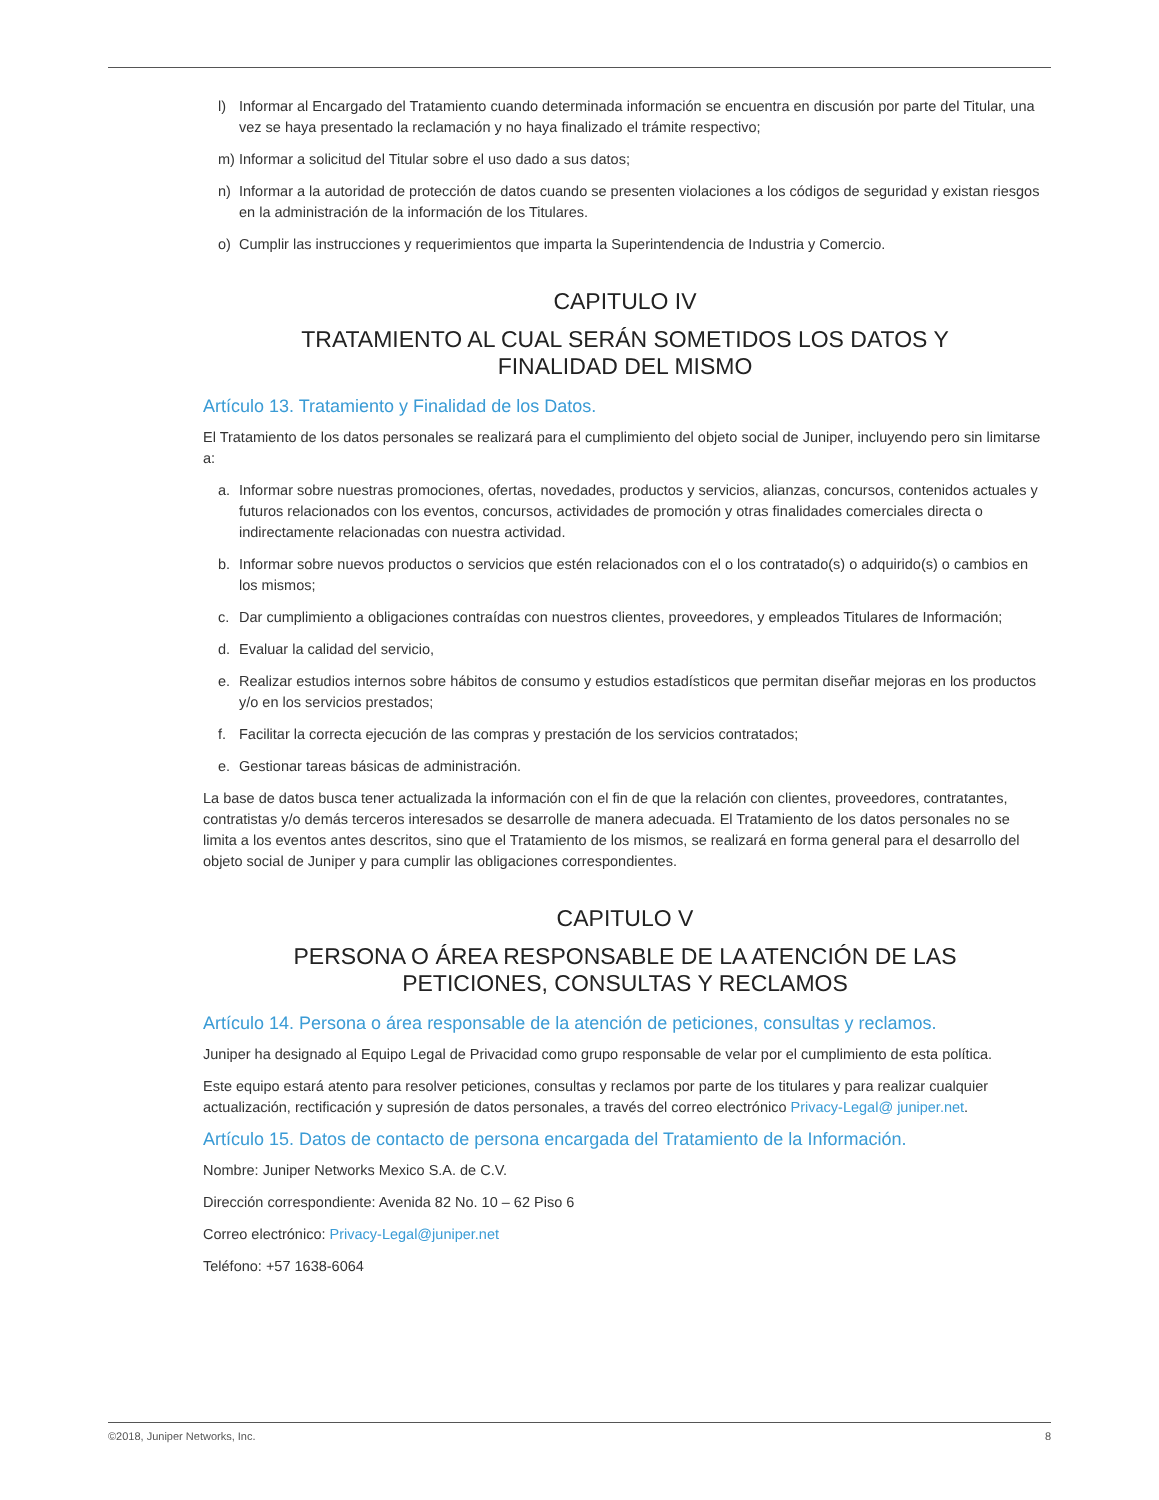l) Informar al Encargado del Tratamiento cuando determinada información se encuentra en discusión por parte del Titular, una vez se haya presentado la reclamación y no haya finalizado el trámite respectivo;
m) Informar a solicitud del Titular sobre el uso dado a sus datos;
n) Informar a la autoridad de protección de datos cuando se presenten violaciones a los códigos de seguridad y existan riesgos en la administración de la información de los Titulares.
o) Cumplir las instrucciones y requerimientos que imparta la Superintendencia de Industria y Comercio.
CAPITULO IV
TRATAMIENTO AL CUAL SERÁN SOMETIDOS LOS DATOS Y
FINALIDAD DEL MISMO
Artículo 13. Tratamiento y Finalidad de los Datos.
El Tratamiento de los datos personales se realizará para el cumplimiento del objeto social de Juniper, incluyendo pero sin limitarse a:
a. Informar sobre nuestras promociones, ofertas, novedades, productos y servicios, alianzas, concursos, contenidos actuales y futuros relacionados con los eventos, concursos, actividades de promoción y otras finalidades comerciales directa o indirectamente relacionadas con nuestra actividad.
b. Informar sobre nuevos productos o servicios que estén relacionados con el o los contratado(s) o adquirido(s) o cambios en los mismos;
c. Dar cumplimiento a obligaciones contraídas con nuestros clientes, proveedores, y empleados Titulares de Información;
d. Evaluar la calidad del servicio,
e. Realizar estudios internos sobre hábitos de consumo y estudios estadísticos que permitan diseñar mejoras en los productos y/o en los servicios prestados;
f. Facilitar la correcta ejecución de las compras y prestación de los servicios contratados;
e. Gestionar tareas básicas de administración.
La base de datos busca tener actualizada la información con el fin de que la relación con clientes, proveedores, contratantes, contratistas y/o demás terceros interesados se desarrolle de manera adecuada. El Tratamiento de los datos personales no se limita a los eventos antes descritos, sino que el Tratamiento de los mismos, se realizará en forma general para el desarrollo del objeto social de Juniper y para cumplir las obligaciones correspondientes.
CAPITULO V
PERSONA O ÁREA RESPONSABLE DE LA ATENCIÓN DE LAS
PETICIONES, CONSULTAS Y RECLAMOS
Artículo 14. Persona o área responsable de la atención de peticiones, consultas y reclamos.
Juniper ha designado al Equipo Legal de Privacidad como grupo responsable de velar por el cumplimiento de esta política.
Este equipo estará atento para resolver peticiones, consultas y reclamos por parte de los titulares y para realizar cualquier actualización, rectificación y supresión de datos personales, a través del correo electrónico Privacy-Legal@ juniper.net.
Artículo 15. Datos de contacto de persona encargada del Tratamiento de la Información.
Nombre: Juniper Networks Mexico S.A. de C.V.
Dirección correspondiente: Avenida 82 No. 10 – 62 Piso 6
Correo electrónico: Privacy-Legal@juniper.net
Teléfono: +57 1638-6064
©2018, Juniper Networks, Inc. 8